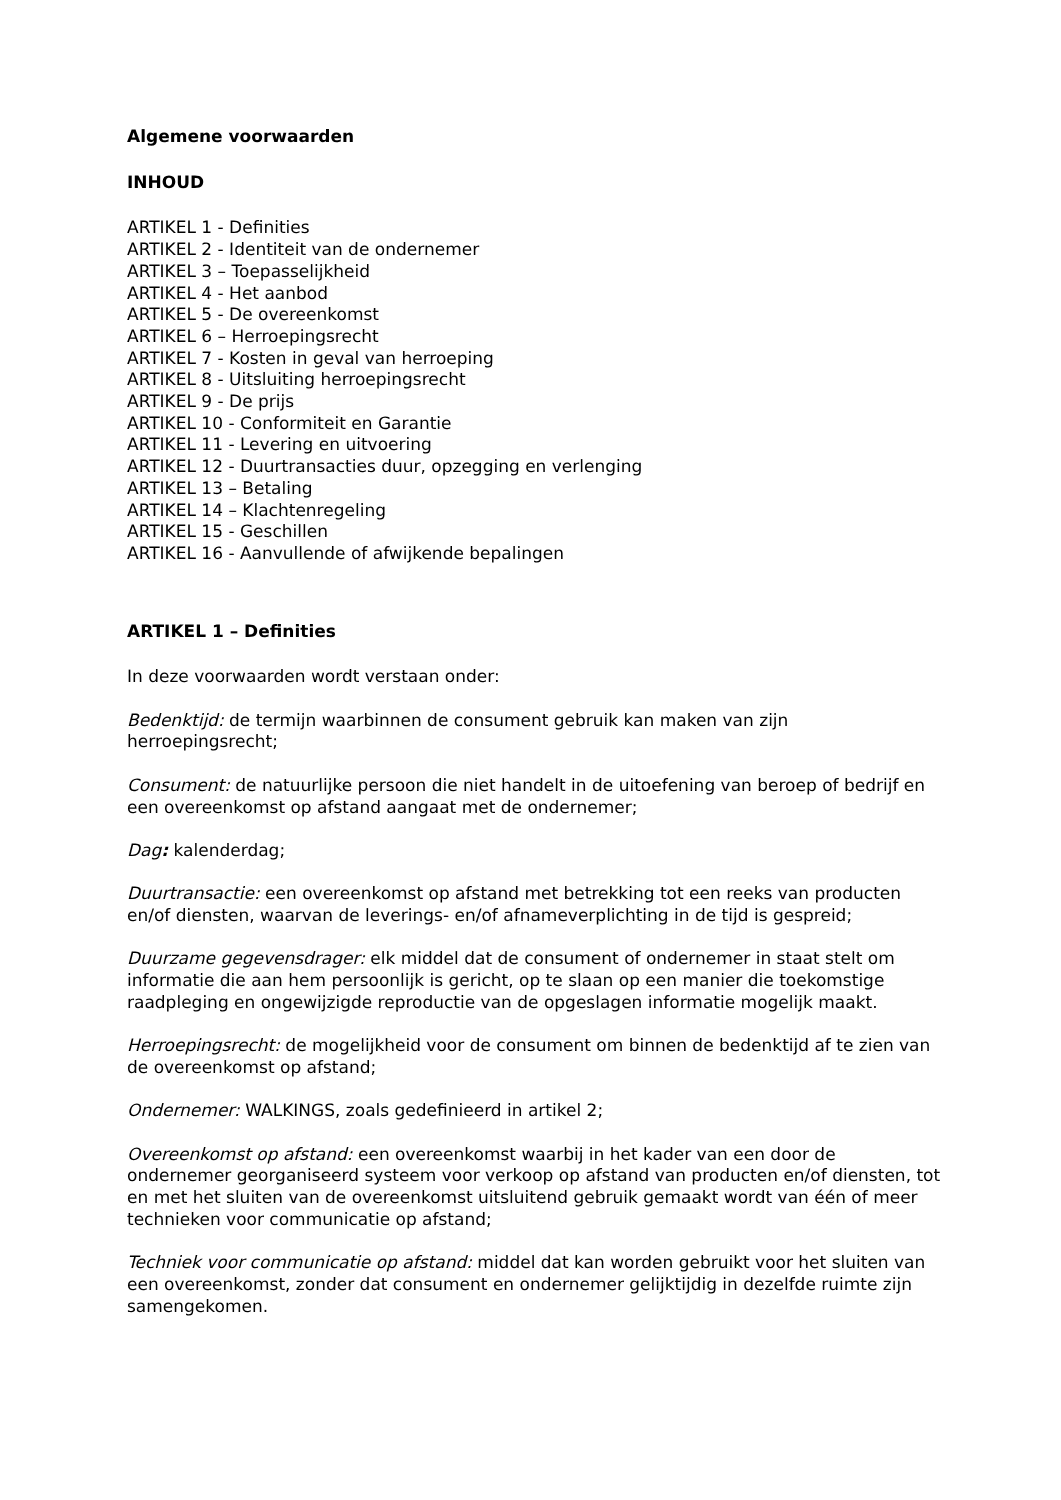Algemene voorwaarden
INHOUD
ARTIKEL 1 - Definities
ARTIKEL 2 - Identiteit van de ondernemer
ARTIKEL 3 – Toepasselijkheid
ARTIKEL 4 - Het aanbod
ARTIKEL 5 - De overeenkomst
ARTIKEL 6 – Herroepingsrecht
ARTIKEL 7 - Kosten in geval van herroeping
ARTIKEL 8 - Uitsluiting herroepingsrecht
ARTIKEL 9 - De prijs
ARTIKEL 10 - Conformiteit en Garantie
ARTIKEL 11 - Levering en uitvoering
ARTIKEL 12 - Duurtransacties duur, opzegging en verlenging
ARTIKEL 13 – Betaling
ARTIKEL 14 – Klachtenregeling
ARTIKEL 15 - Geschillen
ARTIKEL 16 - Aanvullende of afwijkende bepalingen
ARTIKEL 1 – Definities
In deze voorwaarden wordt verstaan onder:
Bedenktijd: de termijn waarbinnen de consument gebruik kan maken van zijn herroepingsrecht;
Consument: de natuurlijke persoon die niet handelt in de uitoefening van beroep of bedrijf en een overeenkomst op afstand aangaat met de ondernemer;
Dag: kalenderdag;
Duurtransactie: een overeenkomst op afstand met betrekking tot een reeks van producten en/of diensten, waarvan de leverings- en/of afnameverplichting in de tijd is gespreid;
Duurzame gegevensdrager: elk middel dat de consument of ondernemer in staat stelt om informatie die aan hem persoonlijk is gericht, op te slaan op een manier die toekomstige raadpleging en ongewijzigde reproductie van de opgeslagen informatie mogelijk maakt.
Herroepingsrecht: de mogelijkheid voor de consument om binnen de bedenktijd af te zien van de overeenkomst op afstand;
Ondernemer: WALKINGS, zoals gedefinieerd in artikel 2;
Overeenkomst op afstand: een overeenkomst waarbij in het kader van een door de ondernemer georganiseerd systeem voor verkoop op afstand van producten en/of diensten, tot en met het sluiten van de overeenkomst uitsluitend gebruik gemaakt wordt van één of meer technieken voor communicatie op afstand;
Techniek voor communicatie op afstand: middel dat kan worden gebruikt voor het sluiten van een overeenkomst, zonder dat consument en ondernemer gelijktijdig in dezelfde ruimte zijn samengekomen.